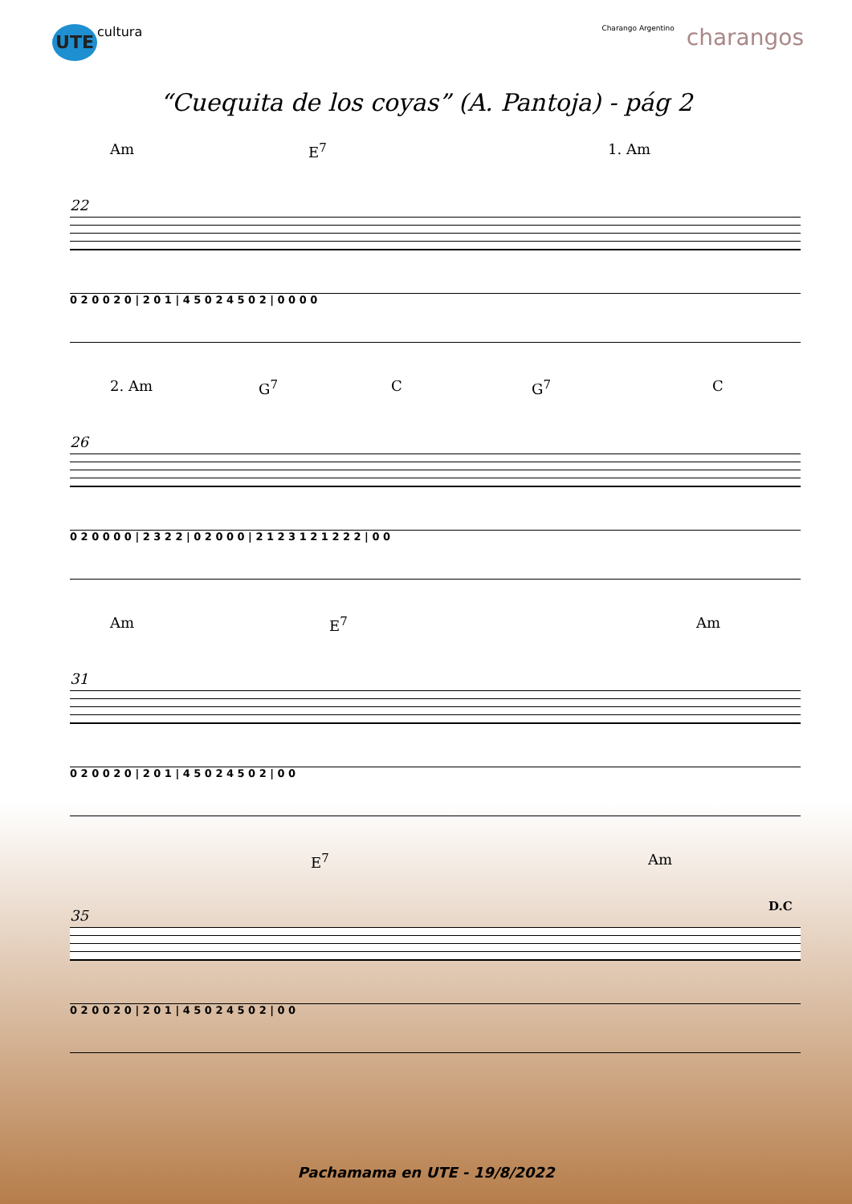UTE
cultura
Charango Argentino
charangos
“Cuequita de los coyas” (A. Pantoja) - pág 2
Am E<sup>7</sup> 1. Am
22
0 2 0 0 2 0 | 2 0 1 | 4 5 0 2 4 5 0 2 | 0 0 0 0
2. Am G<sup>7</sup> C G<sup>7</sup> C
26
0 2 0 0 0 0 | 2 3 2 2 | 0 2 0 0 0 | 2 1 2 3 1 2 1 2 2 2 | 0 0
Am E<sup>7</sup> Am
31
0 2 0 0 2 0 | 2 0 1 | 4 5 0 2 4 5 0 2 | 0 0
E<sup>7</sup> Am
D.C
35
0 2 0 0 2 0 | 2 0 1 | 4 5 0 2 4 5 0 2 | 0 0
Pachamama en UTE - 19/8/2022